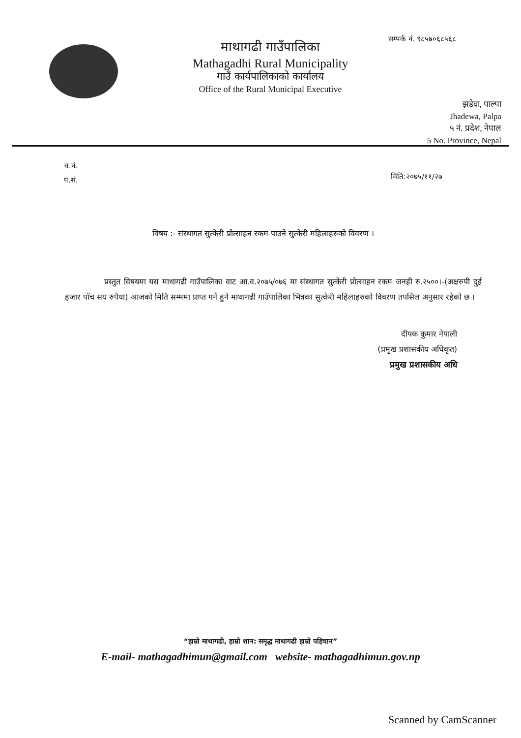माथागढी गाउँपालिका
Mathagadhi Rural Municipality
गाउँ कार्यपालिकाको कार्यालय
Office of the Rural Municipal Executive
सम्पर्क नं. ९८५७०६८५६८
झडेवा, पाल्पा
Jhadewa, Palpa
५ नं. प्रदेश, नेपाल
5 No. Province, Nepal
च.नं.
प.सं.
मिति:२०७५/११/२७
विषय :- संस्थागत सुत्केरी प्रोत्साहन रकम पाउने सुत्केरी महिलाहरुको विवरण ।
प्रस्तुत विषयमा यस माथागढी गाउँपालिका वाट आ.व.२०७५/०७६ मा संस्थागत सुत्केरी प्रोत्साहन रकम जनही रु.२५००।-(अक्षरुपी दुई हजार पाँच सय रुपैया) आजको मिति सम्ममा प्राप्त गर्ने हुने माथागढी गाउँपालिका भित्रका सुत्केरी महिलाहरुको विवरण तपसिल अनुसार रहेको छ ।
दीपक कुमार नेपाली
(प्रमुख प्रशासकीय अधिकृत)
प्रमुख प्रशासकीय अधि
“हाम्रो माथागढी, हाम्रो शान: समृद्ध माथागढी हाम्रो पहिचान”
E-mail- mathagadhimun@gmail.com website- mathagadhimun.gov.np
Scanned by CamScanner